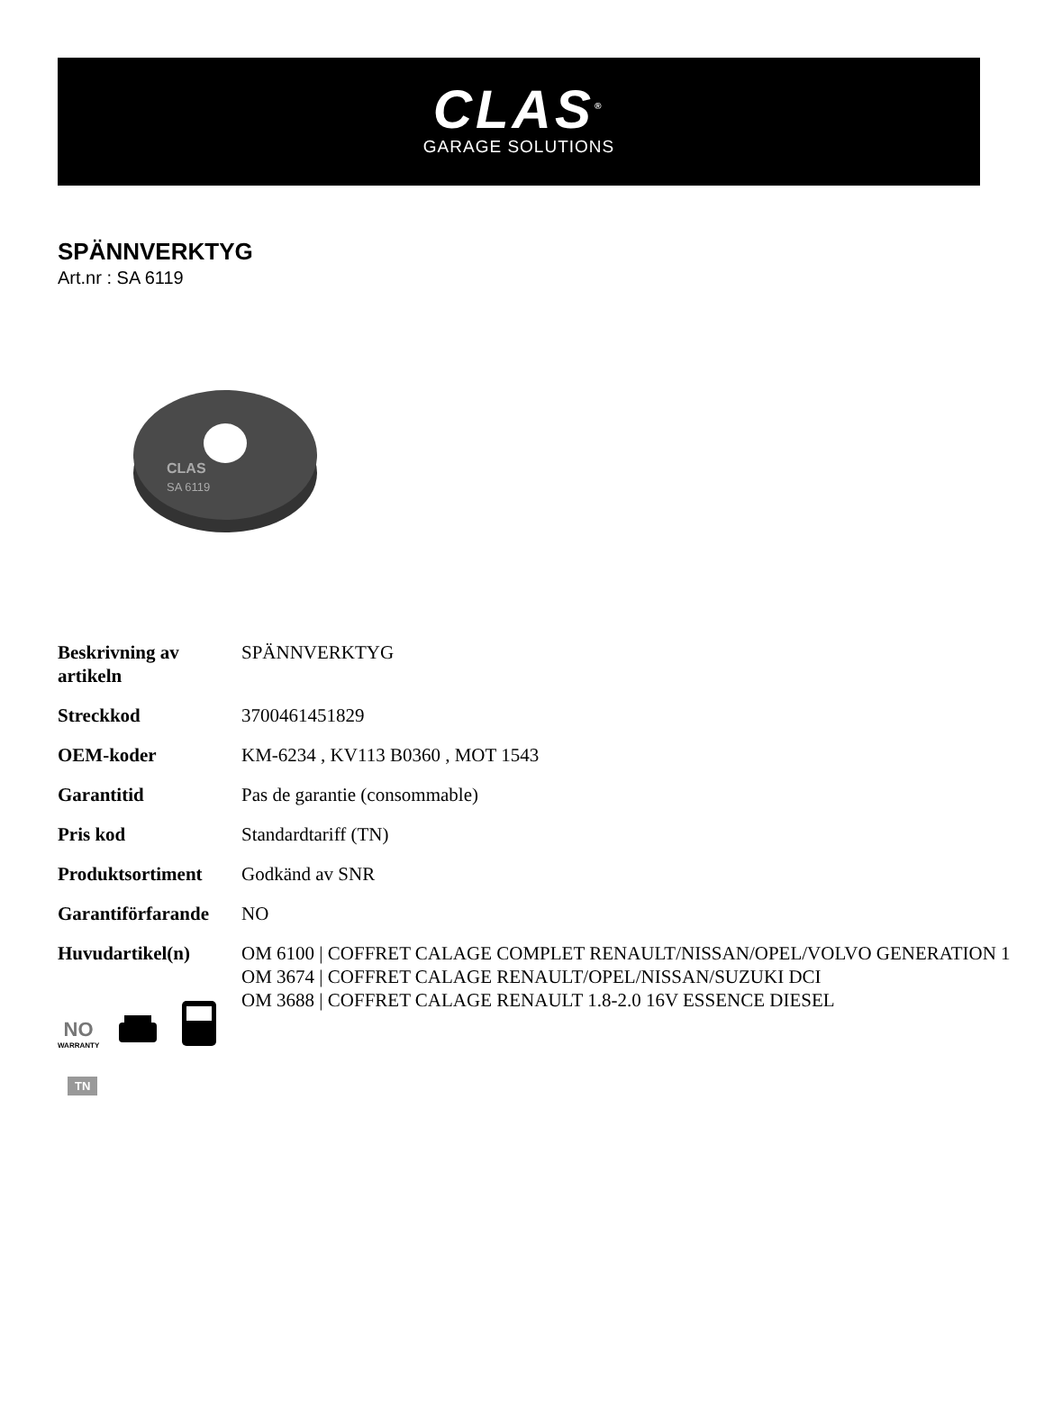CLAS<sup>®</sup>
GARAGE SOLUTIONS
SPÄNNVERKTYG
Art.nr : SA 6119
CLAS
SA 6119
| Beskrivning av artikeln | SPÄNNVERKTYG |
| Streckkod | 3700461451829 |
| OEM-koder | KM-6234 , KV113 B0360 , MOT 1543 |
| Garantitid | Pas de garantie (consommable) |
| Pris kod | Standardtariff (TN) |
| Produktsortiment | Godkänd av SNR |
| Garantiförfarande | NO |
| Huvudartikel(n) | OM 6100 / COFFRET CALAGE COMPLET RENAULT/NISSAN/OPEL/VOLVO GENERATION 1 OM 3674 / COFFRET CALAGE RENAULT/OPEL/NISSAN/SUZUKI DCI OM 3688 / COFFRET CALAGE RENAULT 1.8-2.0 16V ESSENCE DIESEL |
NO
WARRANTY
TN